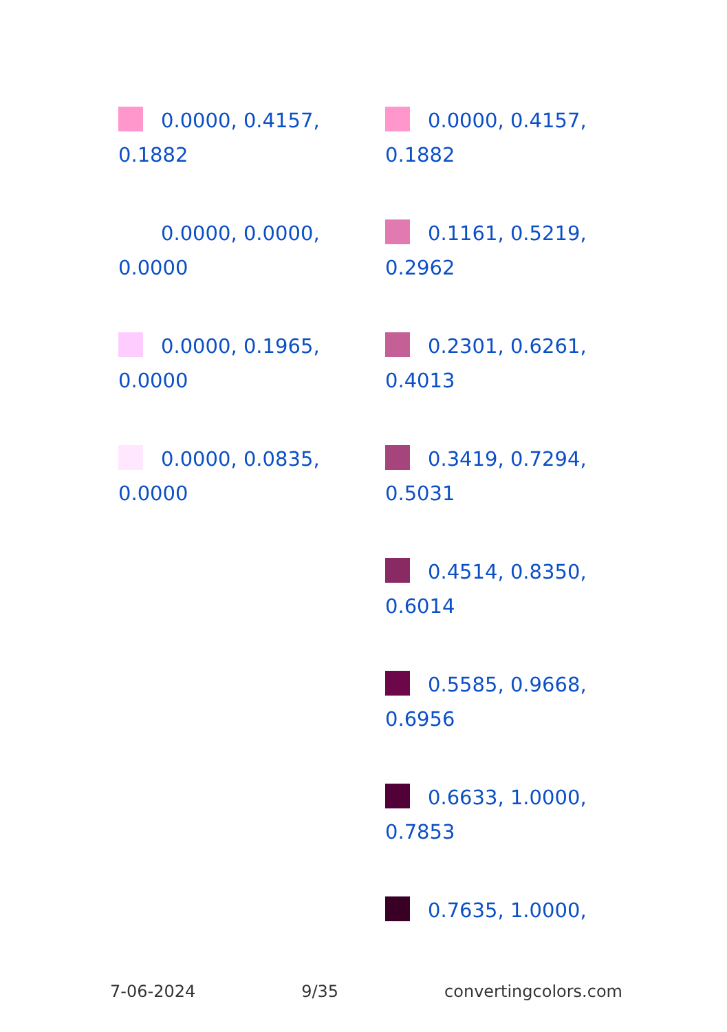0.0000, 0.4157, 0.1882
0.0000, 0.0000, 0.0000
0.0000, 0.1965, 0.0000
0.0000, 0.0835, 0.0000
0.0000, 0.4157, 0.1882
0.1161, 0.5219, 0.2962
0.2301, 0.6261, 0.4013
0.3419, 0.7294, 0.5031
0.4514, 0.8350, 0.6014
0.5585, 0.9668, 0.6956
0.6633, 1.0000, 0.7853
0.7635, 1.0000,
7-06-2024 9/35 convertingcolors.com